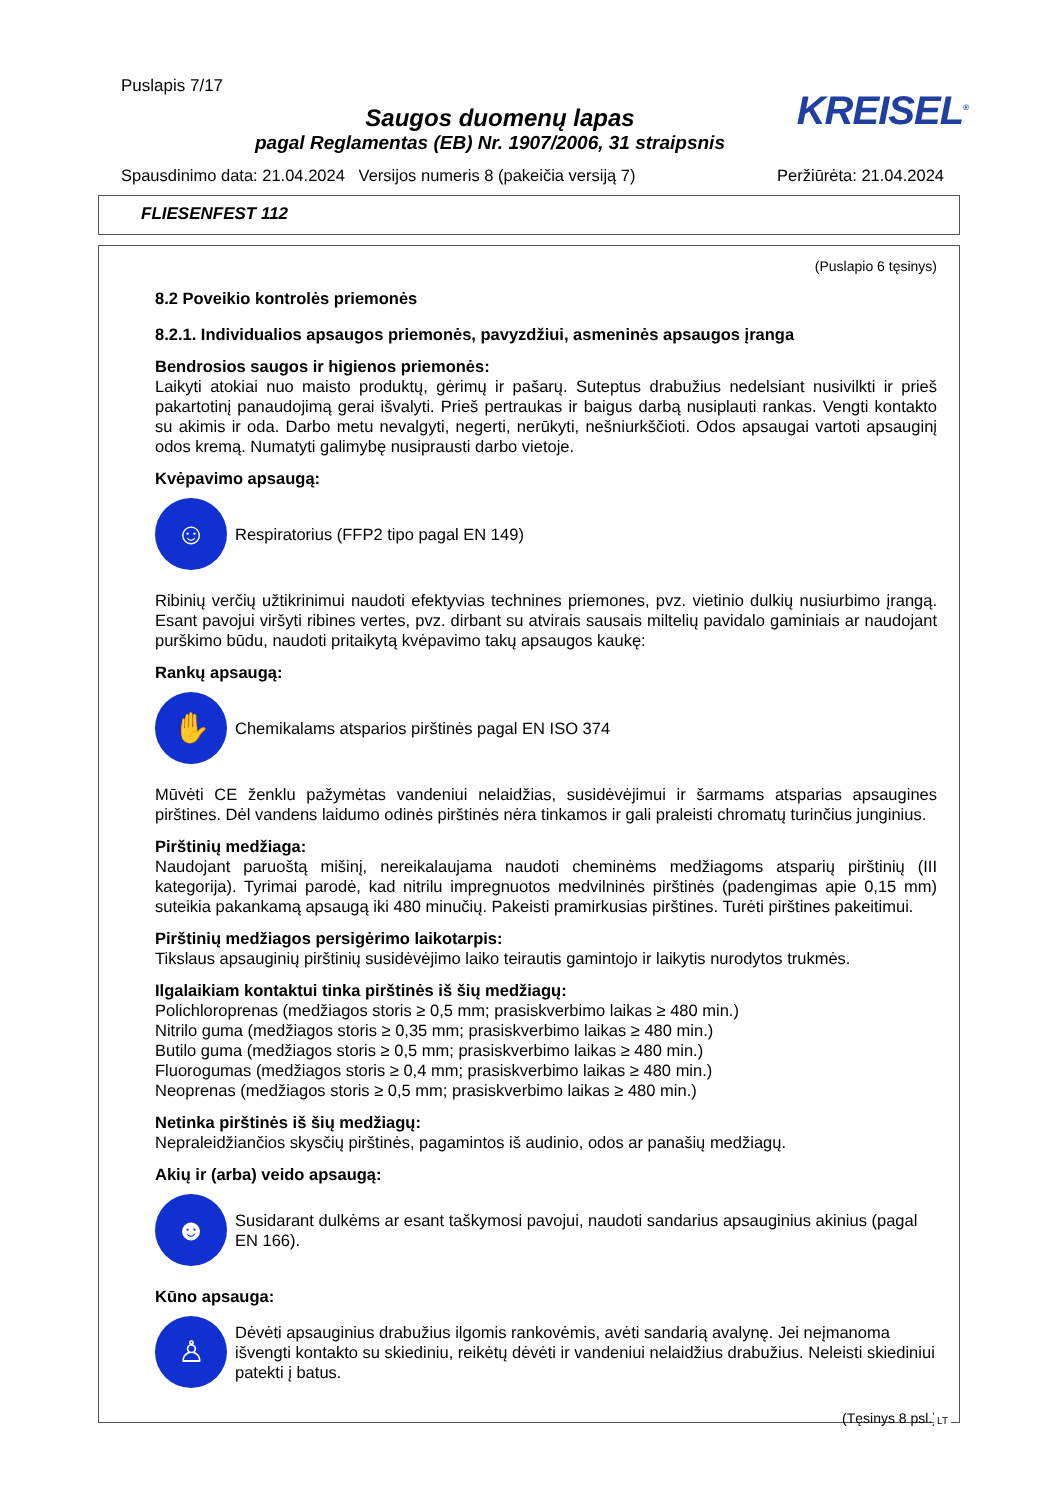Puslapis 7/17
KREISEL<sup>®</sup>
Saugos duomenų lapas
pagal Reglamentas (EB) Nr. 1907/2006, 31 straipsnis
Spausdinimo data: 21.04.2024 Versijos numeris 8 (pakeičia versiją 7) Peržiūrėta: 21.04.2024
FLIESENFEST 112
(Puslapio 6 tęsinys)
8.2 Poveikio kontrolės priemonės
8.2.1. Individualios apsaugos priemonės, pavyzdžiui, asmeninės apsaugos įranga
Bendrosios saugos ir higienos priemonės:
Laikyti atokiai nuo maisto produktų, gėrimų ir pašarų. Suteptus drabužius nedelsiant nusivilkti ir prieš pakartotinį panaudojimą gerai išvalyti. Prieš pertraukas ir baigus darbą nusiplauti rankas. Vengti kontakto su akimis ir oda. Darbo metu nevalgyti, negerti, nerūkyti, nešniurkščioti. Odos apsaugai vartoti apsauginį odos kremą. Numatyti galimybę nusiprausti darbo vietoje.
Kvėpavimo apsaugą:
☺
Respiratorius (FFP2 tipo pagal EN 149)
Ribinių verčių užtikrinimui naudoti efektyvias technines priemones, pvz. vietinio dulkių nusiurbimo įrangą. Esant pavojui viršyti ribines vertes, pvz. dirbant su atvirais sausais miltelių pavidalo gaminiais ar naudojant purškimo būdu, naudoti pritaikytą kvėpavimo takų apsaugos kaukę:
Rankų apsaugą:
✋
Chemikalams atsparios pirštinės pagal EN ISO 374
Mūvėti CE ženklu pažymėtas vandeniui nelaidžias, susidėvėjimui ir šarmams atsparias apsaugines pirštines. Dėl vandens laidumo odinės pirštinės nėra tinkamos ir gali praleisti chromatų turinčius junginius.
Pirštinių medžiaga:
Naudojant paruoštą mišinį, nereikalaujama naudoti cheminėms medžiagoms atsparių pirštinių (III kategorija). Tyrimai parodė, kad nitrilu impregnuotos medvilninės pirštinės (padengimas apie 0,15 mm) suteikia pakankamą apsaugą iki 480 minučių. Pakeisti pramirkusias pirštines. Turėti pirštines pakeitimui.
Pirštinių medžiagos persigėrimo laikotarpis:
Tikslaus apsauginių pirštinių susidėvėjimo laiko teirautis gamintojo ir laikytis nurodytos trukmės.
Ilgalaikiam kontaktui tinka pirštinės iš šių medžiagų:
Polichloroprenas (medžiagos storis ≥ 0,5 mm; prasiskverbimo laikas ≥ 480 min.)
Nitrilo guma (medžiagos storis ≥ 0,35 mm; prasiskverbimo laikas ≥ 480 min.)
Butilo guma (medžiagos storis ≥ 0,5 mm; prasiskverbimo laikas ≥ 480 min.)
Fluorogumas (medžiagos storis ≥ 0,4 mm; prasiskverbimo laikas ≥ 480 min.)
Neoprenas (medžiagos storis ≥ 0,5 mm; prasiskverbimo laikas ≥ 480 min.)
Netinka pirštinės iš šių medžiagų:
Nepraleidžiančios skysčių pirštinės, pagamintos iš audinio, odos ar panašių medžiagų.
Akių ir (arba) veido apsaugą:
☻
Susidarant dulkėms ar esant taškymosi pavojui, naudoti sandarius apsauginius akinius (pagal EN 166).
Kūno apsauga:
♙
Dėvėti apsauginius drabužius ilgomis rankovėmis, avėti sandarią avalynę. Jei neįmanoma išvengti kontakto su skiediniu, reikėtų dėvėti ir vandeniui nelaidžius drabužius. Neleisti skiediniui patekti į batus.
(Tęsinys 8 psl.)
LT